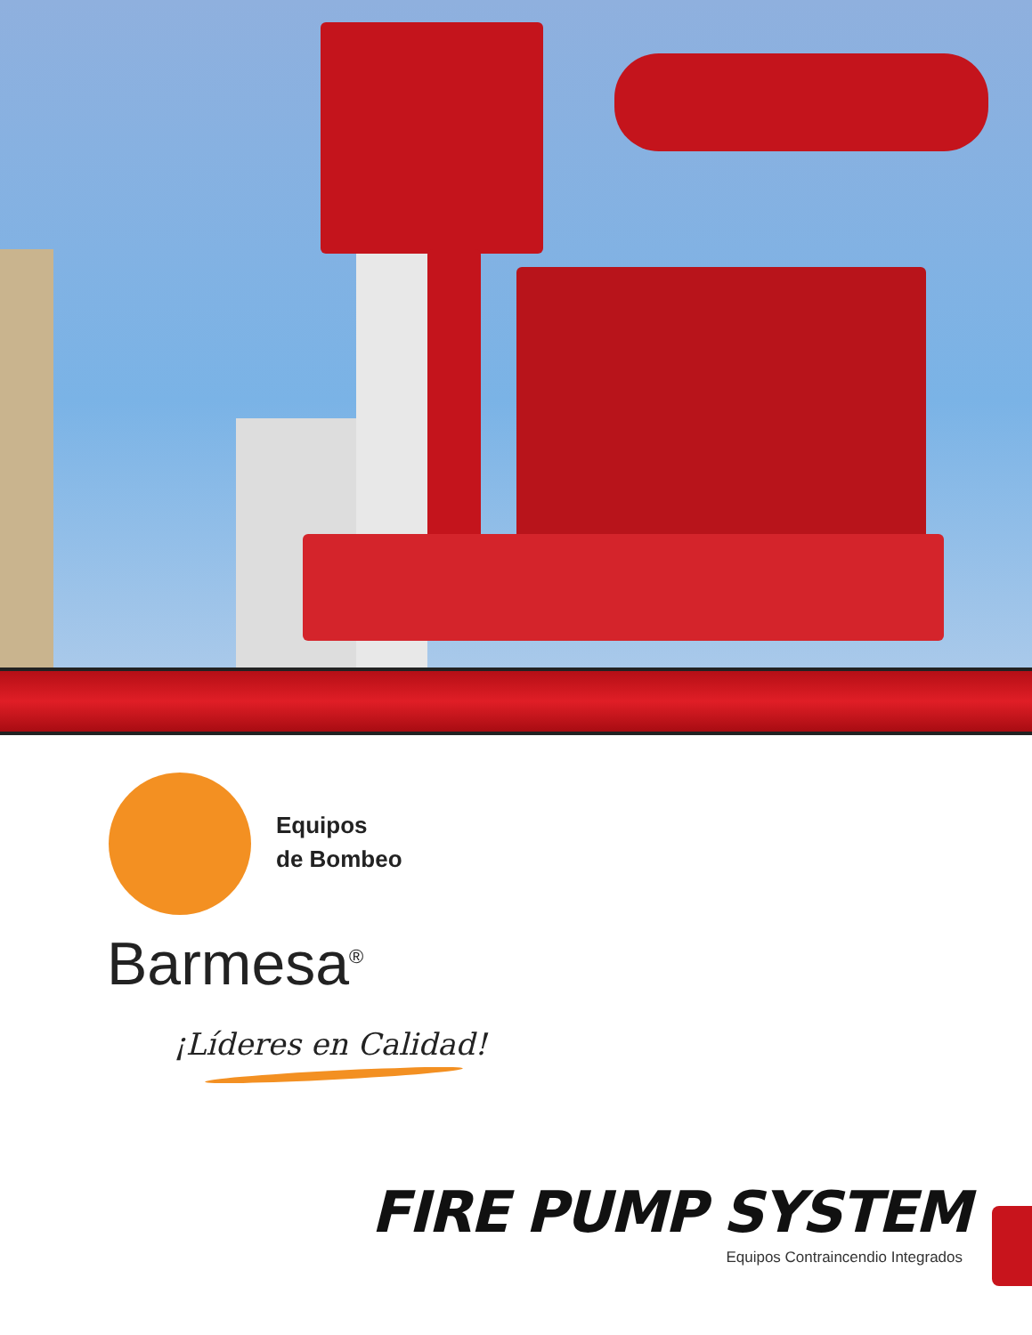Equipos
de Bombeo
Barmesa<sup>®</sup>
¡Líderes en Calidad!
FIRE PUMP SYSTEM
Equipos Contraincendio Integrados